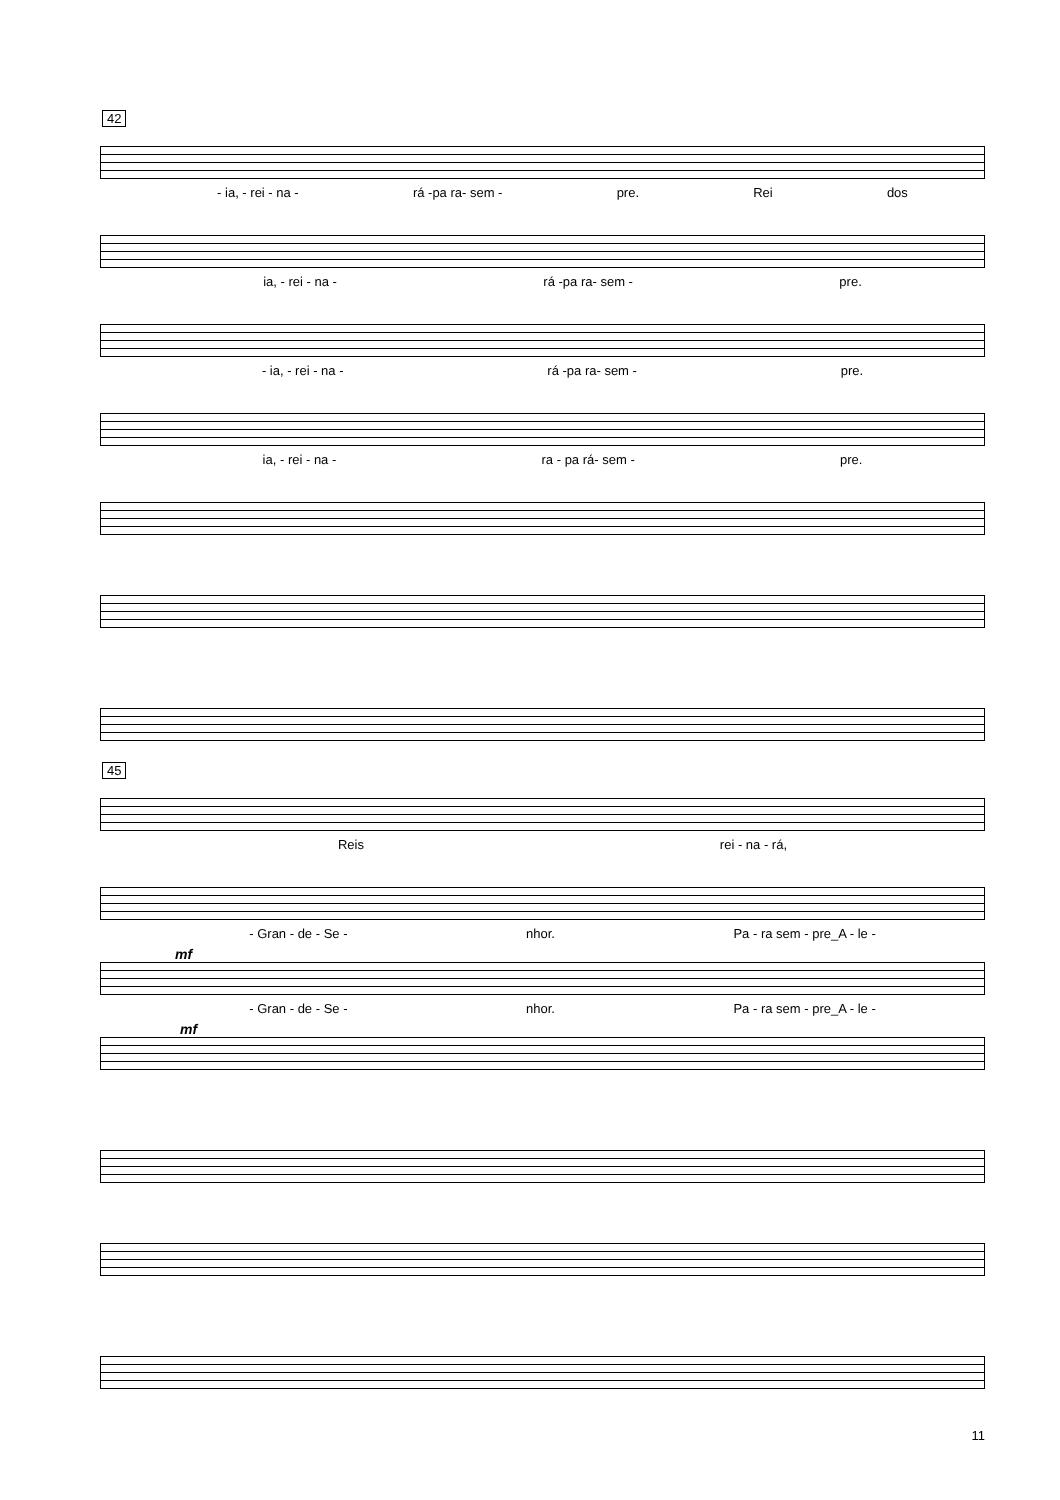42
- ia, - rei - na - rá -pa ra- sem - pre. Rei dos
ia, - rei - na - rá -pa ra- sem - pre.
- ia, - rei - na - rá -pa ra- sem - pre.
ia, - rei - na - ra - pa rá- sem - pre.
45
Reis rei - na - rá,
- Gran - de - Se - nhor. Pa - ra sem - pre_A - le -
mf
- Gran - de - Se - nhor. Pa - ra sem - pre_A - le -
mf
11